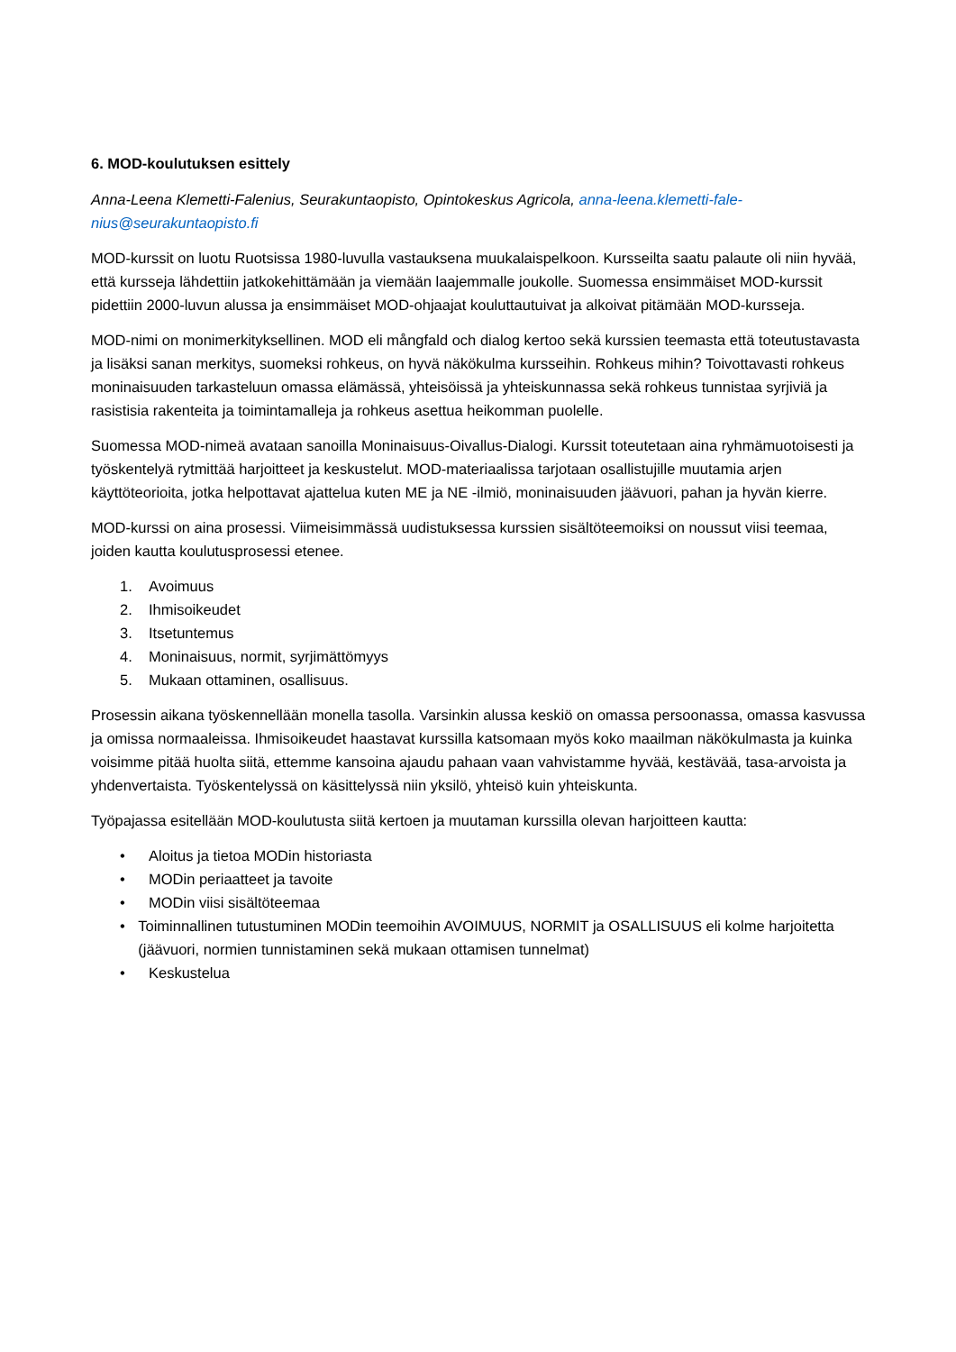6. MOD-koulutuksen esittely
Anna-Leena Klemetti-Falenius, Seurakuntaopisto, Opintokeskus Agricola, anna-leena.klemetti-fale­nius@seurakuntaopisto.fi
MOD-kurssit on luotu Ruotsissa 1980-luvulla vastauksena muukalaispelkoon. Kursseilta saatu palaute oli niin hyvää, että kursseja lähdettiin jatkokehittämään ja viemään laajemmalle joukolle. Suomessa ensimmäi­set MOD-kurssit pidettiin 2000-luvun alussa ja ensimmäiset MOD-ohjaajat kouluttautuivat ja alkoivat pitä­mään MOD-kursseja.
MOD-nimi on monimerkityksellinen. MOD eli mångfald och dialog kertoo sekä kurssien teemasta että to­teutustavasta ja lisäksi sanan merkitys, suomeksi rohkeus, on hyvä näkökulma kursseihin. Rohkeus mihin? Toivottavasti rohkeus moninaisuuden tarkasteluun omassa elämässä, yhteisöissä ja yhteiskunnassa sekä rohkeus tunnistaa syrjiviä ja rasistisia rakenteita ja toimintamalleja ja rohkeus asettua heikomman puolelle.
Suomessa MOD-nimeä avataan sanoilla Moninaisuus-Oivallus-Dialogi. Kurssit toteutetaan aina ryhmämuo­toisesti ja työskentelyä rytmittää harjoitteet ja keskustelut. MOD-materiaalissa tarjotaan osallistujille muu­tamia arjen käyttöteorioita, jotka helpottavat ajattelua kuten ME ja NE -ilmiö, moninaisuuden jäävuori, pa­han ja hyvän kierre.
MOD-kurssi on aina prosessi. Viimeisimmässä uudistuksessa kurssien sisältöteemoiksi on noussut viisi tee­maa, joiden kautta koulutusprosessi etenee.
1. Avoimuus
2. Ihmisoikeudet
3. Itsetuntemus
4. Moninaisuus, normit, syrjimättömyys
5. Mukaan ottaminen, osallisuus.
Prosessin aikana työskennellään monella tasolla. Varsinkin alussa keskiö on omassa persoonassa, omassa kasvussa ja omissa normaaleissa. Ihmisoikeudet haastavat kurssilla katsomaan myös koko maailman näkö­kulmasta ja kuinka voisimme pitää huolta siitä, ettemme kansoina ajaudu pahaan vaan vahvistamme hyvää, kestävää, tasa-arvoista ja yhdenvertaista. Työskentelyssä on käsittelyssä niin yksilö, yhteisö kuin yhteis­kunta.
Työpajassa esitellään MOD-koulutusta siitä kertoen ja muutaman kurssilla olevan harjoitteen kautta:
• Aloitus ja tietoa MODin historiasta
• MODin periaatteet ja tavoite
• MODin viisi sisältöteemaa
• Toiminnallinen tutustuminen MODin teemoihin AVOIMUUS, NORMIT ja OSALLISUUS eli kolme har­joitetta (jäävuori, normien tunnistaminen sekä mukaan ottamisen tunnelmat)
• Keskustelua